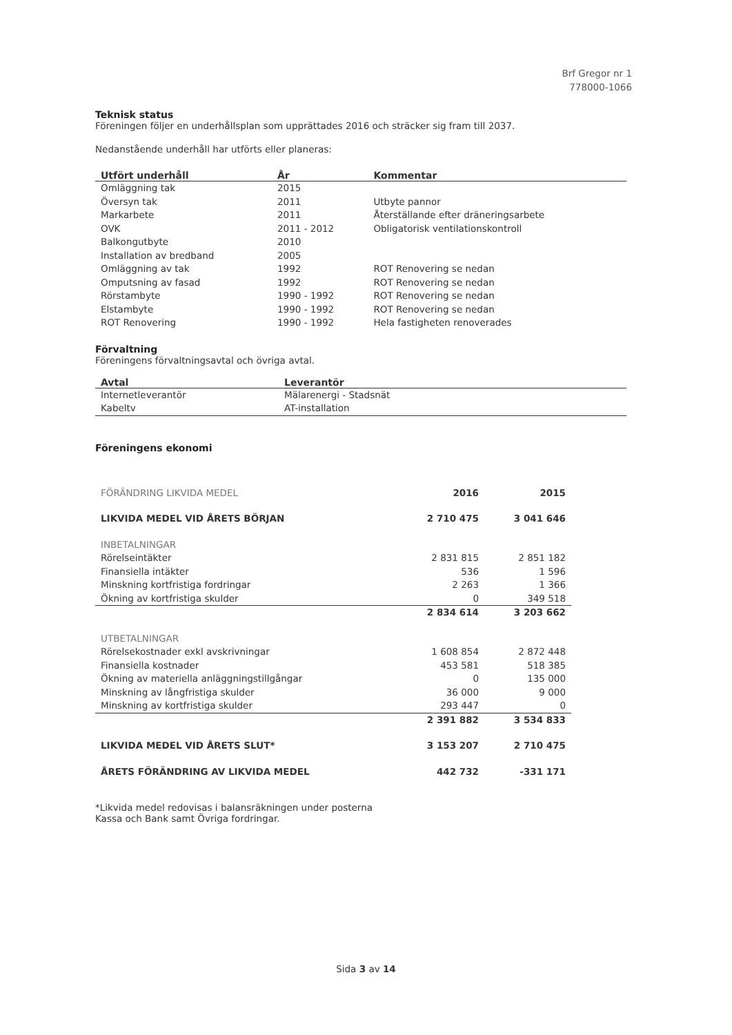Brf Gregor nr 1
778000-1066
Teknisk status
Föreningen följer en underhållsplan som upprättades 2016 och sträcker sig fram till 2037.
Nedanstående underhåll har utförts eller planeras:
| Utfört underhåll | År | Kommentar |
| --- | --- | --- |
| Omläggning tak | 2015 | |
| Översyn tak | 2011 | Utbyte pannor |
| Markarbete | 2011 | Återställande efter dräneringsarbete |
| OVK | 2011 - 2012 | Obligatorisk ventilationskontroll |
| Balkongutbyte | 2010 | |
| Installation av bredband | 2005 | |
| Omläggning av tak | 1992 | ROT Renovering se nedan |
| Omputsning av fasad | 1992 | ROT Renovering se nedan |
| Rörstambyte | 1990 - 1992 | ROT Renovering se nedan |
| Elstambyte | 1990 - 1992 | ROT Renovering se nedan |
| ROT Renovering | 1990 - 1992 | Hela fastigheten renoverades |
Förvaltning
Föreningens förvaltningsavtal och övriga avtal.
| Avtal | Leverantör |
| --- | --- |
| Internetleverantör | Mälarenergi - Stadsnät |
| Kabeltv | AT-installation |
Föreningens ekonomi
| FÖRÄNDRING LIKVIDA MEDEL | 2016 | 2015 |
| LIKVIDA MEDEL VID ÅRETS BÖRJAN | 2 710 475 | 3 041 646 |
| INBETALNINGAR | | |
| Rörelseintäkter | 2 831 815 | 2 851 182 |
| Finansiella intäkter | 536 | 1 596 |
| Minskning kortfristiga fordringar | 2 263 | 1 366 |
| Ökning av kortfristiga skulder | 0 | 349 518 |
| | 2 834 614 | 3 203 662 |
| UTBETALNINGAR | | |
| Rörelsekostnader exkl avskrivningar | 1 608 854 | 2 872 448 |
| Finansiella kostnader | 453 581 | 518 385 |
| Ökning av materiella anläggningstillgångar | 0 | 135 000 |
| Minskning av långfristiga skulder | 36 000 | 9 000 |
| Minskning av kortfristiga skulder | 293 447 | 0 |
| | 2 391 882 | 3 534 833 |
| LIKVIDA MEDEL VID ÅRETS SLUT* | 3 153 207 | 2 710 475 |
| ÅRETS FÖRÄNDRING AV LIKVIDA MEDEL | 442 732 | -331 171 |
*Likvida medel redovisas i balansräkningen under posterna
Kassa och Bank samt Övriga fordringar.
Sida 3 av 14